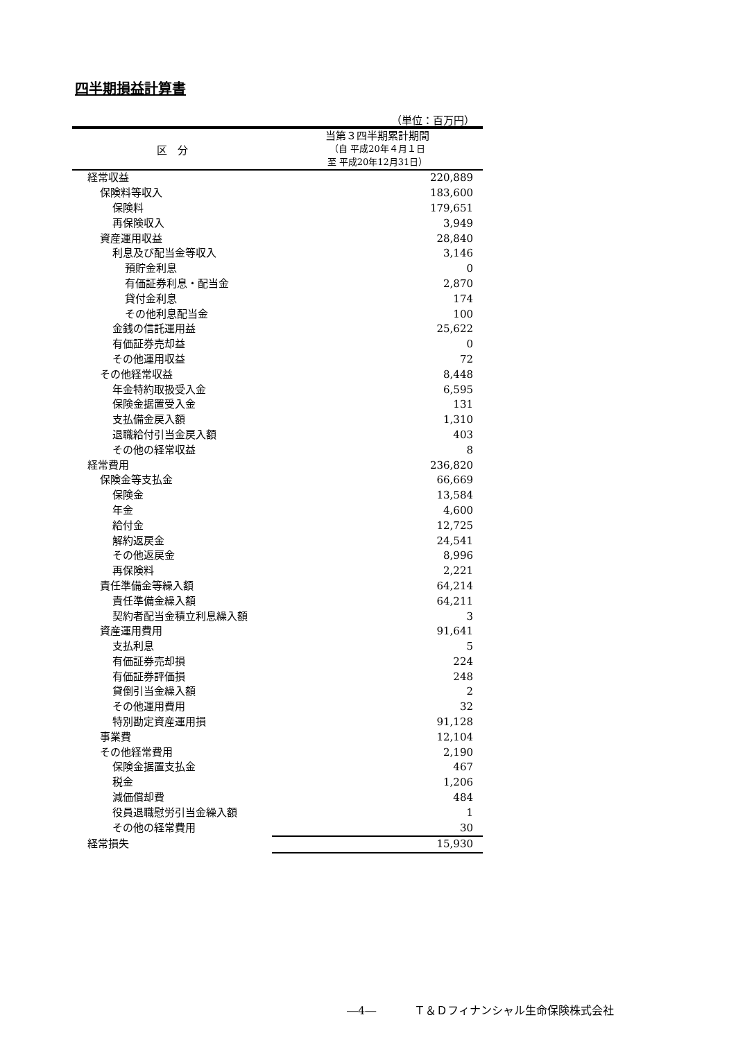四半期損益計算書
（単位：百万円）
| 区 分 | 当第３四半期累計期間 （自 平成20年４月１日 至 平成20年12月31日） |
| --- | --- |
| 経常収益 | 220,889 |
| 保険料等収入 | 183,600 |
| 保険料 | 179,651 |
| 再保険収入 | 3,949 |
| 資産運用収益 | 28,840 |
| 利息及び配当金等収入 | 3,146 |
| 預貯金利息 | 0 |
| 有価証券利息・配当金 | 2,870 |
| 貸付金利息 | 174 |
| その他利息配当金 | 100 |
| 金銭の信託運用益 | 25,622 |
| 有価証券売却益 | 0 |
| その他運用収益 | 72 |
| その他経常収益 | 8,448 |
| 年金特約取扱受入金 | 6,595 |
| 保険金据置受入金 | 131 |
| 支払備金戻入額 | 1,310 |
| 退職給付引当金戻入額 | 403 |
| その他の経常収益 | 8 |
| 経常費用 | 236,820 |
| 保険金等支払金 | 66,669 |
| 保険金 | 13,584 |
| 年金 | 4,600 |
| 給付金 | 12,725 |
| 解約返戻金 | 24,541 |
| その他返戻金 | 8,996 |
| 再保険料 | 2,221 |
| 責任準備金等繰入額 | 64,214 |
| 責任準備金繰入額 | 64,211 |
| 契約者配当金積立利息繰入額 | 3 |
| 資産運用費用 | 91,641 |
| 支払利息 | 5 |
| 有価証券売却損 | 224 |
| 有価証券評価損 | 248 |
| 貸倒引当金繰入額 | 2 |
| その他運用費用 | 32 |
| 特別勘定資産運用損 | 91,128 |
| 事業費 | 12,104 |
| その他経常費用 | 2,190 |
| 保険金据置支払金 | 467 |
| 税金 | 1,206 |
| 減価償却費 | 484 |
| 役員退職慰労引当金繰入額 | 1 |
| その他の経常費用 | 30 |
| 経常損失 | 15,930 |
―4― Ｔ＆Ｄフィナンシャル生命保険株式会社